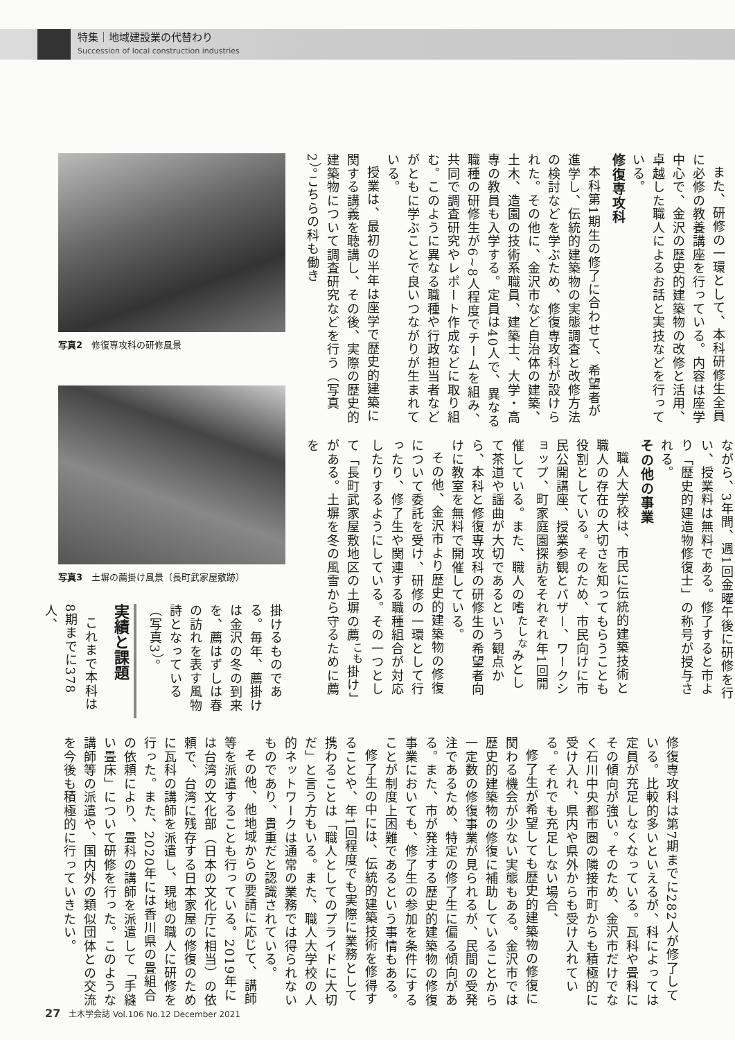特集｜地域建設業の代替わり
Succession of local construction industries
また、研修の一環として、本科研修生全員に必修の教養講座を行っている。内容は座学中心で、金沢の歴史的建築物の改修と活用、卓越した職人によるお話と実技などを行っている。
修復専攻科
本科第1期生の修了に合わせて、希望者が進学し、伝統的建築物の実態調査と改修方法の検討などを学ぶため、修復専攻科が設けられた。その他に、金沢市など自治体の建築、土木、造園の技術系職員、建築士、大学・高専の教員も入学する。定員は40人で、異なる職種の研修生が6~8人程度でチームを組み、共同で調査研究やレポート作成などに取り組む。このように異なる職種や行政担当者などがともに学ぶことで良いつながりが生まれている。
授業は、最初の半年は座学で歴史的建築に関する講義を聴講し、その後、実際の歴史的建築物について調査研究などを行う（写真2）。こちらの科も働き
ながら、3年間、週1回金曜午後に研修を行い、授業料は無料である。修了すると市より「歴史的建造物修復士」の称号が授与される。
その他の事業
職人大学校は、市民に伝統的建築技術と職人の存在の大切さを知ってもらうことも役割としている。そのため、市民向けに市民公開講座、授業参観とバザー、ワークショップ、町家庭園探訪をそれぞれ年1回開催している。また、職人の嗜<sup>たしな</sup>みとして茶道や謡曲が大切であるという観点から、本科と修復専攻科の研修生の希望者向けに教室を無料で開催している。
その他、金沢市より歴史的建築物の修復について委託を受け、研修の一環として行ったり、修了生や関連する職種組合が対応したりするようにしている。その一つとして「長町武家屋敷地区の土塀の薦<sup>こも</sup>掛け」がある。土塀を冬の風雪から守るために薦を
写真2　修復専攻科の研修風景
写真3　土塀の薦掛け風景（長町武家屋敷跡）
掛けるものである。毎年、薦掛けは金沢の冬の到来を、薦はずしは春の訪れを表す風物詩となっている（写真3）。
実績と課題
これまで本科は8期までに378人、
修復専攻科は第7期までに282人が修了している。比較的多いといえるが、科によっては定員が充足しなくなっている。瓦科や畳科にその傾向が強い。そのため、金沢市だけでなく石川中央都市圏の隣接市町からも積極的に受け入れ、県内や県外からも受け入れている。それでも充足しない場合、
修了生が希望しても歴史的建築物の修復に関わる機会が少ない実態もある。金沢市では歴史的建築物の修復に補助していることから一定数の修復事業が見られるが、民間の受発注であるため、特定の修了生に偏る傾向がある。また、市が発注する歴史的建築物の修復事業においても、修了生の参加を条件にすることが制度上困難であるという事情もある。
修了生の中には、伝統的建築技術を修得することや、年1回程度でも実際に業務として携わることは「職人としてのプライドに大切だ」と言う方もいる。また、職人大学校の人的ネットワークは通常の業務では得られないものであり、貴重だと認識されている。
その他、他地域からの要請に応じて、講師等を派遣することも行っている。2019年には台湾の文化部（日本の文化庁に相当）の依頼で、台湾に残存する日本家屋の修復のために瓦科の講師を派遣し、現地の職人に研修を行った。また、2020年には香川県の畳組合の依頼により、畳科の講師を派遣して「手縫い畳床」について研修を行った。このような講師等の派遣や、国内外の類似団体との交流を今後も積極的に行っていきたい。
27 土木学会誌 Vol.106 No.12 December 2021